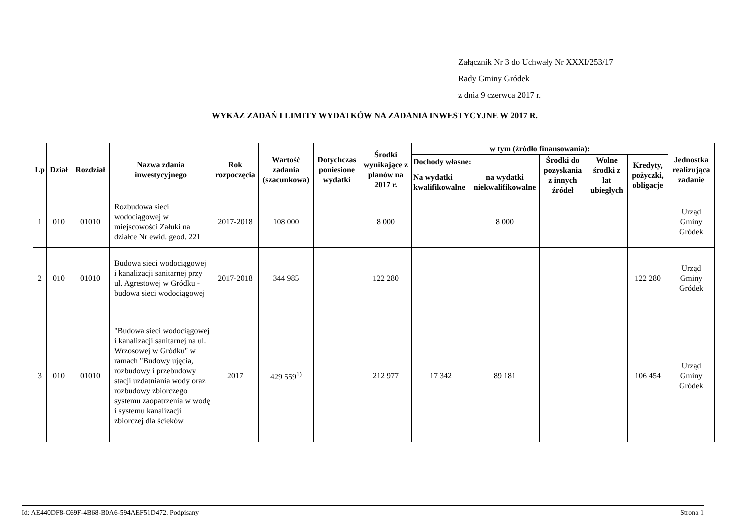Załącznik Nr 3 do Uchwały Nr XXXI/253/17
Rady Gminy Gródek
z dnia 9 czerwca 2017 r.
WYKAZ ZADAŃ I LIMITY WYDATKÓW NA ZADANIA INWESTYCYJNE W 2017 R.
| Lp | Dział | Rozdział | Nazwa zdania inwestycyjnego | Rok rozpoczęcia | Wartość zadania (szacunkowa) | Dotychczas poniesione wydatki | Środki wynikające z planów na 2017 r. | w tym (źródło finansowania): | | | | | Jednostka realizująca zadanie |
| --- | --- | --- | --- | --- | --- | --- | --- | --- | --- | --- | --- | --- | --- |
| | | | | | | | | Dochody własne: | | Środki do pozyskania z innych źródeł | Wolne środki z lat ubiegłych | Kredyty, pożyczki, obligacje | |
| | | | | | | | | Na wydatki kwalifikowalne | na wydatki niekwalifikowalne | | | | |
| 1 | 010 | 01010 | Rozbudowa sieci wodociągowej w miejscowości Załuki na działce Nr ewid. geod. 221 | 2017-2018 | 108 000 | | 8 000 | | 8 000 | | | | Urząd Gminy Gródek |
| 2 | 010 | 01010 | Budowa sieci wodociągowej i kanalizacji sanitarnej przy ul. Agrestowej w Gródku - budowa sieci wodociągowej | 2017-2018 | 344 985 | | 122 280 | | | | | 122 280 | Urząd Gminy Gródek |
| 3 | 010 | 01010 | "Budowa sieci wodociągowej i kanalizacji sanitarnej na ul. Wrzosowej w Gródku" w ramach "Budowy ujęcia, rozbudowy i przebudowy stacji uzdatniania wody oraz rozbudowy zbiorczego systemu zaopatrzenia w wodę i systemu kanalizacji zbiorczej dla ścieków | 2017 | 429 559<sup>1)</sup> | | 212 977 | 17 342 | 89 181 | | | 106 454 | Urząd Gminy Gródek |
Id: AE440DF8-C69F-4B68-B0A6-594AEF51D472. Podpisany Strona 1